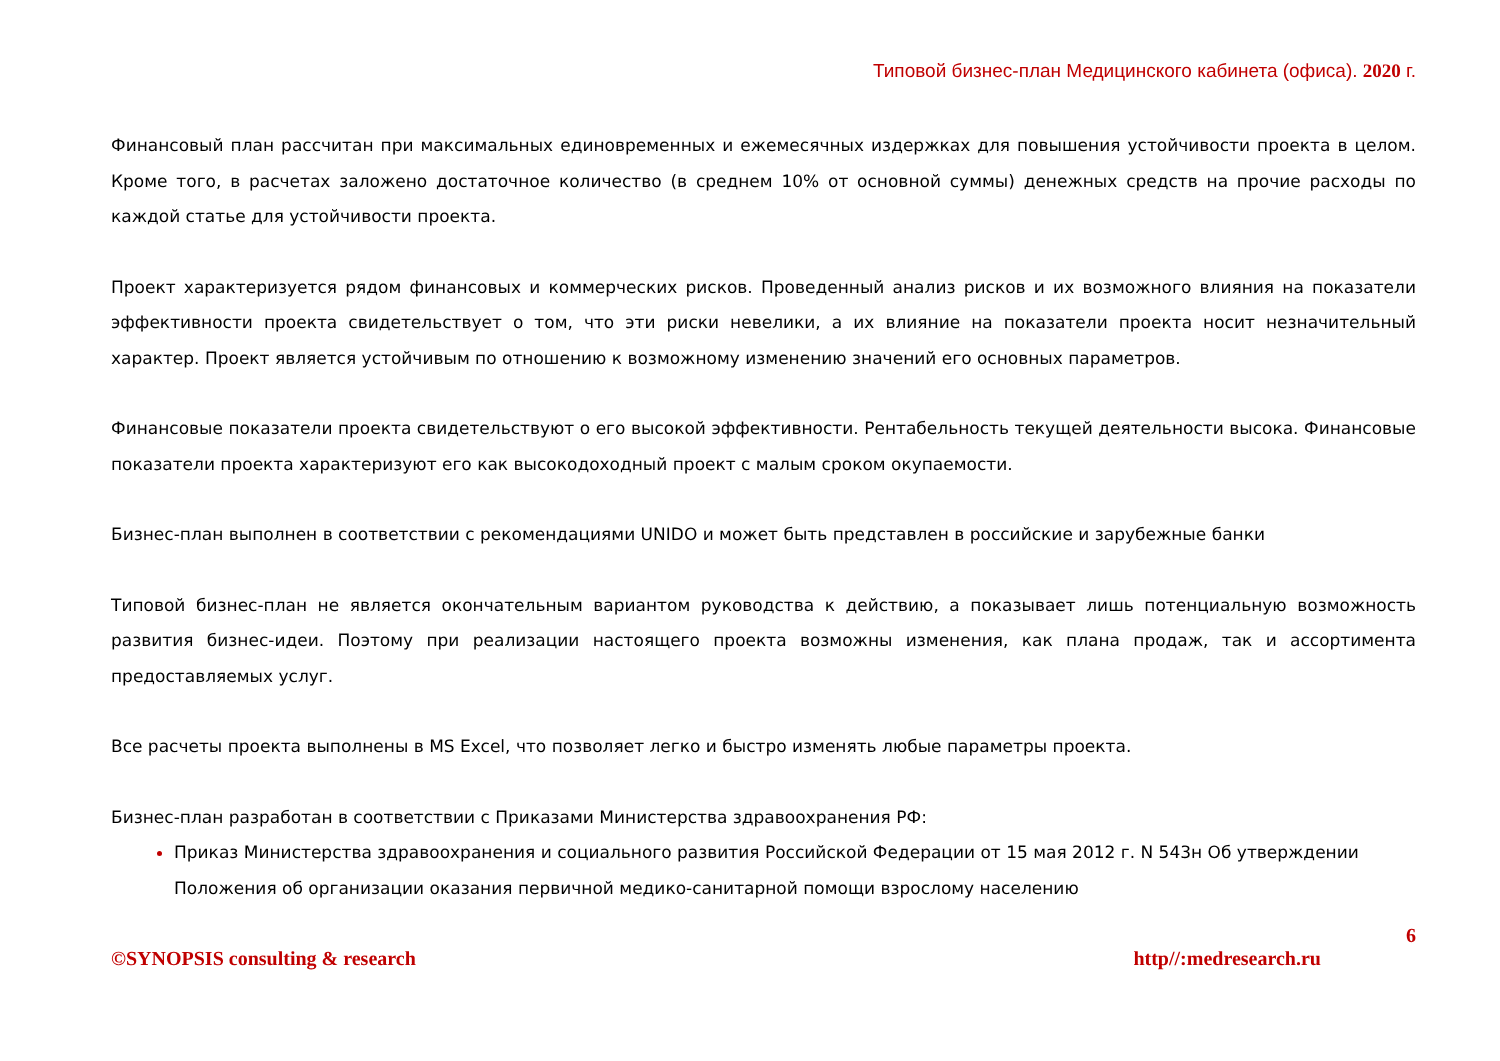Типовой бизнес-план Медицинского кабинета (офиса). 2020 г.
Финансовый план рассчитан при максимальных единовременных и ежемесячных издержках для повышения устойчивости проекта в целом. Кроме того, в расчетах заложено достаточное количество (в среднем 10% от основной суммы) денежных средств на прочие расходы по каждой статье для устойчивости проекта.
Проект характеризуется рядом финансовых и коммерческих рисков. Проведенный анализ рисков и их возможного влияния на показатели эффективности проекта свидетельствует о том, что эти риски невелики, а их влияние на показатели проекта носит незначительный характер. Проект является устойчивым по отношению к возможному изменению значений его основных параметров.
Финансовые показатели проекта свидетельствуют о его высокой эффективности. Рентабельность текущей деятельности высока. Финансовые показатели проекта характеризуют его как высокодоходный проект с малым сроком окупаемости.
Бизнес-план выполнен в соответствии с рекомендациями UNIDO и может быть представлен в российские и зарубежные банки
Типовой бизнес-план не является окончательным вариантом руководства к действию, а показывает лишь потенциальную возможность развития бизнес-идеи. Поэтому при реализации настоящего проекта возможны изменения, как плана продаж, так и ассортимента предоставляемых услуг.
Все расчеты проекта выполнены в MS Excel, что позволяет легко и быстро изменять любые параметры проекта.
Бизнес-план разработан в соответствии с Приказами Министерства здравоохранения РФ:
Приказ Министерства здравоохранения и социального развития Российской Федерации от 15 мая 2012 г. N 543н Об утверждении Положения об организации оказания первичной медико-санитарной помощи взрослому населению
6
©SYNOPSIS consulting & research http//:medresearch.ru